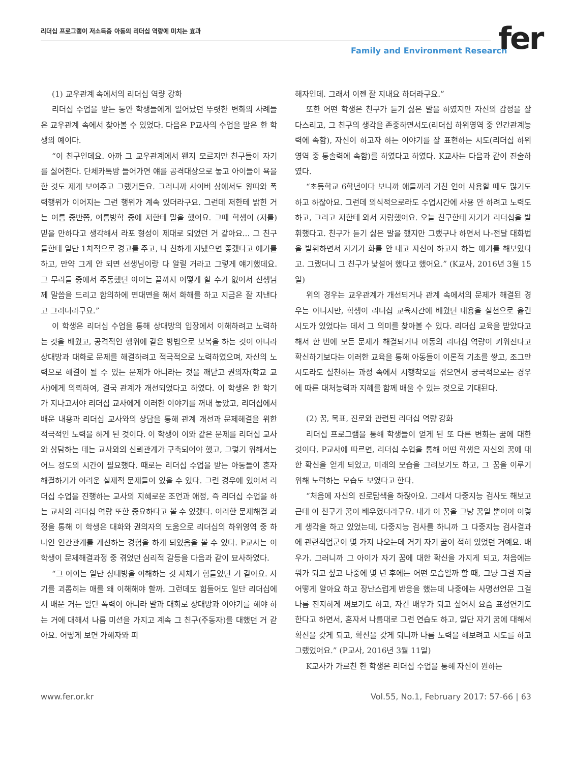리더십 프로그램이 저소득층 아동의 리더십 역량에 미치는 효과
Family and Environment Research
fer
(1) 교우관계 속에서의 리더십 역량 강화
리더십 수업을 받는 동안 학생들에게 일어났던 뚜렷한 변화의 사례들은 교우관계 속에서 찾아볼 수 있었다. 다음은 P교사의 수업을 받은 한 학생의 예이다.
“이 친구인데요. 아까 그 교우관계에서 왠지 모르지만 친구들이 자기를 싫어한다. 단체카톡방 들어가면 얘를 공격대상으로 놓고 아이들이 욕을 한 것도 제게 보여주고 그랬거든요. 그러니까 사이버 상에서도 왕따와 폭력행위가 이어지는 그런 행위가 계속 있더라구요. 그런데 저한테 밝힌 거는 여름 중반쯤, 여름방학 중에 저한테 말을 했어요. 그때 학생이 (저를) 믿을 만하다고 생각해서 라포 형성이 제대로 되었던 거 같아요... 그 친구들한테 일단 1차적으로 경고를 주고, 나 친하게 지냈으면 좋겠다고 얘기를 하고, 만약 그게 안 되면 선생님이랑 다 알릴 거라고 그렇게 얘기했데요. 그 무리들 중에서 주동했던 아이는 끝까지 어떻게 할 수가 없어서 선생님께 말씀을 드리고 합의하에 면대면을 해서 화해를 하고 지금은 잘 지낸다고 그러더라구요.”
이 학생은 리더십 수업을 통해 상대방의 입장에서 이해하려고 노력하는 것을 배웠고, 공격적인 행위에 같은 방법으로 보복을 하는 것이 아니라 상대방과 대화로 문제를 해결하려고 적극적으로 노력하였으며, 자신의 노력으로 해결이 될 수 있는 문제가 아니라는 것을 깨닫고 권의자(학교 교사)에게 의뢰하여, 결국 관계가 개선되었다고 하였다. 이 학생은 한 학기가 지나고서야 리더십 교사에게 이러한 이야기를 꺼내 놓았고, 리더십에서 배운 내용과 리더십 교사와의 상담을 통해 관계 개선과 문제해결을 위한 적극적인 노력을 하게 된 것이다. 이 학생이 이와 같은 문제를 리더십 교사와 상담하는 데는 교사와의 신뢰관계가 구축되어야 했고, 그렇기 위해서는 어느 정도의 시간이 필요했다. 때로는 리더십 수업을 받는 아동들이 혼자 해결하기가 어려운 실제적 문제들이 있을 수 있다. 그런 경우에 있어서 리더십 수업을 진행하는 교사의 지혜로운 조언과 애정, 즉 리더십 수업을 하는 교사의 리더십 역량 또한 중요하다고 볼 수 있겠다. 이러한 문제해결 과정을 통해 이 학생은 대화와 권의자의 도움으로 리더십의 하위영역 중 하나인 인간관계를 개선하는 경험을 하게 되었음을 볼 수 있다. P교사는 이 학생이 문제해결과정 중 겪었던 심리적 갈등을 다음과 같이 묘사하였다.
“그 아이는 일단 상대방을 이해하는 것 자체가 힘들었던 거 같아요. 자기를 괴롭히는 애를 왜 이해해야 할까. 그런데도 힘들어도 일단 리더십에서 배운 거는 일단 폭력이 아니라 말과 대화로 상대방과 이야기를 해야 하는 거에 대해서 나름 미션을 가지고 계속 그 친구(주동자)를 대했던 거 같아요. 어떻게 보면 가해자와 피
해자인데. 그래서 이젠 잘 지내요 하더라구요.”
또한 어떤 학생은 친구가 듣기 싫은 말을 하였지만 자신의 감정을 잘 다스리고, 그 친구의 생각을 존중하면서도(리더십 하위영역 중 인간관계능력에 속함), 자신이 하고자 하는 이야기를 잘 표현하는 시도(리더십 하위 영역 중 통솔력에 속함)를 하였다고 하였다. K교사는 다음과 같이 진술하였다.
“초등학교 6학년이다 보니까 애들끼리 거친 언어 사용할 때도 많기도 하고 하잖아요. 그런데 의식적으로라도 수업시간에 사용 안 하려고 노력도 하고, 그리고 저한테 와서 자랑했어요. 오늘 친구한테 자기가 리더십을 발휘했다고. 친구가 듣기 싫은 말을 했지만 그랬구나 하면서 나-전달 대화법을 발휘하면서 자기가 화를 안 내고 자신이 하고자 하는 얘기를 해보았다고. 그랬더니 그 친구가 낯설어 했다고 했어요.” (K교사, 2016년 3월 15일)
위의 경우는 교우관계가 개선되거나 관계 속에서의 문제가 해결된 경우는 아니지만, 학생이 리더십 교육시간에 배웠던 내용을 실천으로 옮긴 시도가 있었다는 데서 그 의미를 찾아볼 수 있다. 리더십 교육을 받았다고 해서 한 번에 모든 문제가 해결되거나 아동의 리더십 역량이 키워진다고 확신하기보다는 이러한 교육을 통해 아동들이 이론적 기초를 쌓고, 조그만 시도라도 실천하는 과정 속에서 시행착오를 겪으면서 궁극적으로는 경우에 따른 대처능력과 지혜를 함께 배울 수 있는 것으로 기대된다.
(2) 꿈, 목표, 진로와 관련된 리더십 역량 강화
리더십 프로그램을 통해 학생들이 얻게 된 또 다른 변화는 꿈에 대한 것이다. P교사에 따르면, 리더십 수업을 통해 어떤 학생은 자신의 꿈에 대한 확신을 얻게 되었고, 미래의 모습을 그려보기도 하고, 그 꿈을 이루기 위해 노력하는 모습도 보였다고 한다.
“처음에 자신의 진로탐색을 하잖아요. 그래서 다중지능 검사도 해보고 근데 이 친구가 꿈이 배우였더라구요. 내가 이 꿈을 그냥 꿈일 뿐이야 이렇게 생각을 하고 있었는데, 다중지능 검사를 하니까 그 다중지능 검사결과에 관련직업군이 몇 가지 나오는데 거기 자기 꿈이 적혀 있었던 거예요. 배우가. 그러니까 그 아이가 자기 꿈에 대한 확신을 가지게 되고, 처음에는 뭐가 되고 싶고 나중에 몇 년 후에는 어떤 모습일까 할 때, 그냥 그걸 지금 어떻게 알아요 하고 장난스럽게 반응을 했는데 나중에는 사명선언문 그걸 나름 진지하게 써보기도 하고, 자긴 배우가 되고 싶어서 요즘 표정연기도 한다고 하면서, 혼자서 나름대로 그런 연습도 하고, 일단 자기 꿈에 대해서 확신을 갖게 되고, 확신을 갖게 되니까 나름 노력을 해보려고 시도를 하고 그랬었어요.” (P교사, 2016년 3월 11일)
K교사가 가르친 한 학생은 리더십 수업을 통해 자신이 원하는
www.fer.or.kr Vol.55, No.1, February 2017: 57-66 | 63